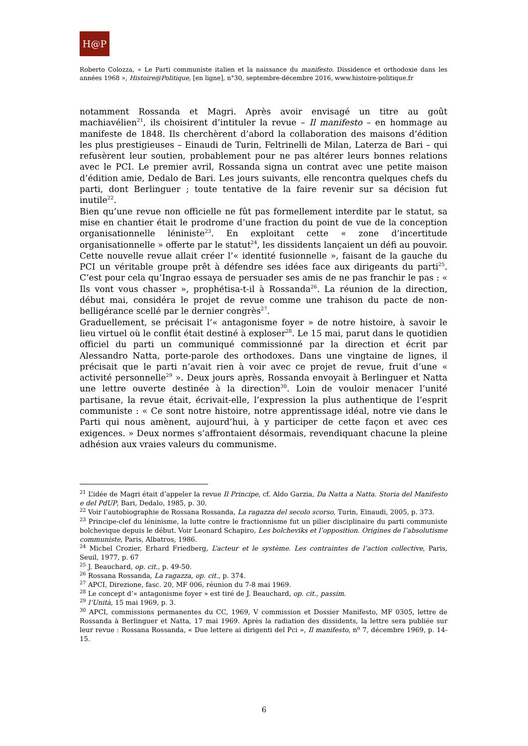H@P
Roberto Colozza, « Le Parti communiste italien et la naissance du manifesto. Dissidence et orthodoxie dans les années 1968 », Histoire@Politique, [en ligne], n°30, septembre-décembre 2016, www.histoire-politique.fr
notamment Rossanda et Magri. Après avoir envisagé un titre au goût machiavélien<sup>21</sup>, ils choisirent d’intituler la revue – Il manifesto – en hommage au manifeste de 1848. Ils cherchèrent d’abord la collaboration des maisons d’édition les plus prestigieuses – Einaudi de Turin, Feltrinelli de Milan, Laterza de Bari – qui refusèrent leur soutien, probablement pour ne pas altérer leurs bonnes relations avec le PCI. Le premier avril, Rossanda signa un contrat avec une petite maison d’édition amie, Dedalo de Bari. Les jours suivants, elle rencontra quelques chefs du parti, dont Berlinguer ; toute tentative de la faire revenir sur sa décision fut inutile<sup>22</sup>.
Bien qu’une revue non officielle ne fût pas formellement interdite par le statut, sa mise en chantier était le prodrome d’une fraction du point de vue de la conception organisationnelle léniniste<sup>23</sup>. En exploitant cette « zone d’incertitude organisationnelle » offerte par le statut<sup>24</sup>, les dissidents lançaient un défi au pouvoir. Cette nouvelle revue allait créer l’« identité fusionnelle », faisant de la gauche du PCI un véritable groupe prêt à défendre ses idées face aux dirigeants du parti<sup>25</sup>. C’est pour cela qu’Ingrao essaya de persuader ses amis de ne pas franchir le pas : « Ils vont vous chasser », prophétisa-t-il à Rossanda<sup>26</sup>. La réunion de la direction, début mai, considéra le projet de revue comme une trahison du pacte de non-belligérance scellé par le dernier congrès<sup>27</sup>.
Graduellement, se précisait l’« antagonisme foyer » de notre histoire, à savoir le lieu virtuel où le conflit était destiné à exploser<sup>28</sup>. Le 15 mai, parut dans le quotidien officiel du parti un communiqué commissionné par la direction et écrit par Alessandro Natta, porte-parole des orthodoxes. Dans une vingtaine de lignes, il précisait que le parti n’avait rien à voir avec ce projet de revue, fruit d’une « activité personnelle<sup>29</sup> ». Deux jours après, Rossanda envoyait à Berlinguer et Natta une lettre ouverte destinée à la direction<sup>30</sup>. Loin de vouloir menacer l’unité partisane, la revue était, écrivait-elle, l’expression la plus authentique de l’esprit communiste : « Ce sont notre histoire, notre apprentissage idéal, notre vie dans le Parti qui nous amènent, aujourd’hui, à y participer de cette façon et avec ces exigences. » Deux normes s’affrontaient désormais, revendiquant chacune la pleine adhésion aux vraies valeurs du communisme.
<sup>21</sup> L’idée de Magri était d’appeler la revue Il Principe, cf. Aldo Garzia, Da Natta a Natta. Storia del Manifesto e del PdUP, Bari, Dedalo, 1985, p. 30.
<sup>22</sup> Voir l’autobiographie de Rossana Rossanda, La ragazza del secolo scorso, Turin, Einaudi, 2005, p. 373.
<sup>23</sup> Principe-clef du léninisme, la lutte contre le fractionnisme fut un pilier disciplinaire du parti communiste bolchevique depuis le début. Voir Leonard Schapiro, Les bolcheviks et l’opposition. Origines de l’absolutisme communiste, Paris, Albatros, 1986.
<sup>24</sup> Michel Crozier, Erhard Friedberg, L’acteur et le système. Les contraintes de l’action collective, Paris, Seuil, 1977, p. 67
<sup>25</sup> J. Beauchard, op. cit., p. 49-50.
<sup>26</sup> Rossana Rossanda, La ragazza, op. cit., p. 374.
<sup>27</sup> APCI, Direzione, fasc. 20, MF 006, réunion du 7-8 mai 1969.
<sup>28</sup> Le concept d’« antagonisme foyer » est tiré de J. Beauchard, op. cit., passim.
<sup>29</sup> l’Unità, 15 mai 1969, p. 3.
<sup>30</sup> APCI, commissions permanentes du CC, 1969, V commission et Dossier Manifesto, MF 0305, lettre de Rossanda à Berlinguer et Natta, 17 mai 1969. Après la radiation des dissidents, la lettre sera publiée sur leur revue : Rossana Rossanda, « Due lettere ai dirigenti del Pci », Il manifesto, n<sup>o</sup> 7, décembre 1969, p. 14-15.
6